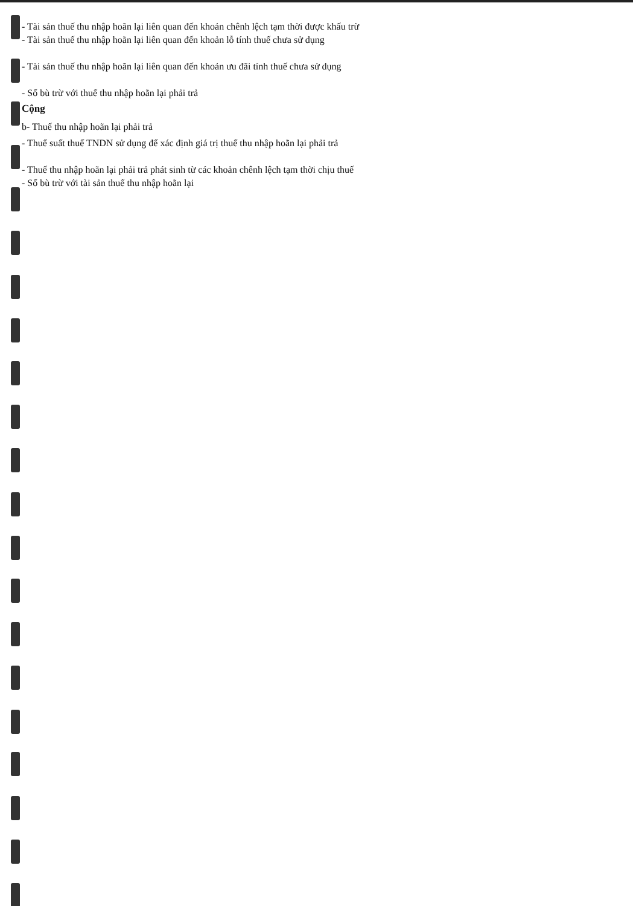- Tài sản thuế thu nhập hoãn lại liên quan đến khoản chênh lệch tạm thời được khấu trừ
- Tài sản thuế thu nhập hoãn lại liên quan đến khoản lỗ tính thuế chưa sử dụng
- Tài sản thuế thu nhập hoãn lại liên quan đến khoản ưu đãi tính thuế chưa sử dụng
- Số bù trừ với thuế thu nhập hoãn lại phải trả
Cộng
b- Thuế thu nhập hoãn lại phải trả
- Thuế suất thuế TNDN sử dụng để xác định giá trị thuế thu nhập hoãn lại phải trả
- Thuế thu nhập hoãn lại phải trả phát sinh từ các khoản chênh lệch tạm thời chịu thuế
- Số bù trừ với tài sản thuế thu nhập hoãn lại